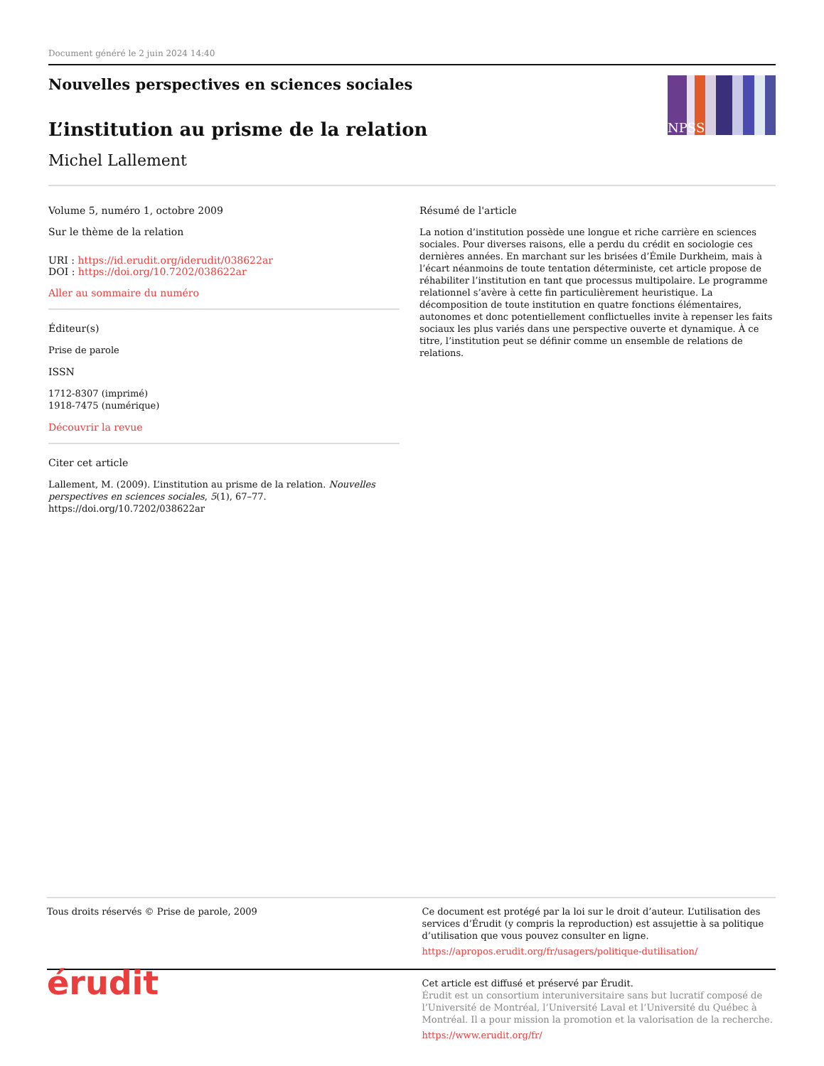Document généré le 2 juin 2024 14:40
Nouvelles perspectives en sciences sociales
L’institution au prisme de la relation
Michel Lallement
NPSS
Volume 5, numéro 1, octobre 2009
Sur le thème de la relation
URI : https://id.erudit.org/iderudit/038622ar
DOI : https://doi.org/10.7202/038622ar
Aller au sommaire du numéro
Éditeur(s)
Prise de parole
ISSN
1712-8307 (imprimé)
1918-7475 (numérique)
Découvrir la revue
Citer cet article
Lallement, M. (2009). L’institution au prisme de la relation. Nouvelles perspectives en sciences sociales, 5(1), 67–77. https://doi.org/10.7202/038622ar
Résumé de l'article
La notion d’institution possède une longue et riche carrière en sciences sociales. Pour diverses raisons, elle a perdu du crédit en sociologie ces dernières années. En marchant sur les brisées d’Émile Durkheim, mais à l’écart néanmoins de toute tentation déterministe, cet article propose de réhabiliter l’institution en tant que processus multipolaire. Le programme relationnel s’avère à cette fin particulièrement heuristique. La décomposition de toute institution en quatre fonctions élémentaires, autonomes et donc potentiellement conflictuelles invite à repenser les faits sociaux les plus variés dans une perspective ouverte et dynamique. À ce titre, l’institution peut se définir comme un ensemble de relations de relations.
Tous droits réservés © Prise de parole, 2009
Ce document est protégé par la loi sur le droit d’auteur. L’utilisation des services d’Érudit (y compris la reproduction) est assujettie à sa politique d’utilisation que vous pouvez consulter en ligne.
https://apropos.erudit.org/fr/usagers/politique-dutilisation/
érudit
Cet article est diffusé et préservé par Érudit.
Érudit est un consortium interuniversitaire sans but lucratif composé de l’Université de Montréal, l’Université Laval et l’Université du Québec à Montréal. Il a pour mission la promotion et la valorisation de la recherche.
https://www.erudit.org/fr/